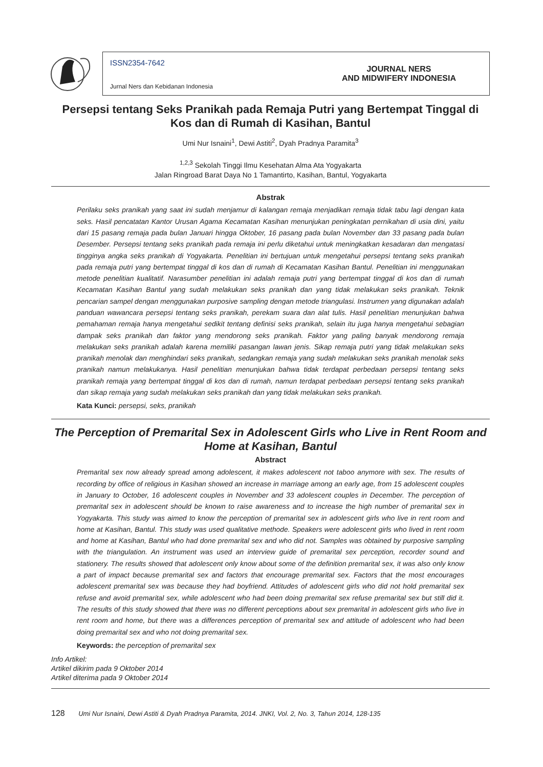ISSN2354-7642
Jurnal Ners dan Kebidanan Indonesia
JOURNAL NERS
AND MIDWIFERY INDONESIA
Persepsi tentang Seks Pranikah pada Remaja Putri yang Bertempat Tinggal di Kos dan di Rumah di Kasihan, Bantul
Umi Nur Isnaini<sup>1</sup>, Dewi Astiti<sup>2</sup>, Dyah Pradnya Paramita<sup>3</sup>
<sup>1,2,3</sup> Sekolah Tinggi Ilmu Kesehatan Alma Ata Yogyakarta
Jalan Ringroad Barat Daya No 1 Tamantirto, Kasihan, Bantul, Yogyakarta
Abstrak
Perilaku seks pranikah yang saat ini sudah menjamur di kalangan remaja menjadikan remaja tidak tabu lagi dengan kata seks. Hasil pencatatan Kantor Urusan Agama Kecamatan Kasihan menunjukan peningkatan pernikahan di usia dini, yaitu dari 15 pasang remaja pada bulan Januari hingga Oktober, 16 pasang pada bulan November dan 33 pasang pada bulan Desember. Persepsi tentang seks pranikah pada remaja ini perlu diketahui untuk meningkatkan kesadaran dan mengatasi tingginya angka seks pranikah di Yogyakarta. Penelitian ini bertujuan untuk mengetahui persepsi tentang seks pranikah pada remaja putri yang bertempat tinggal di kos dan di rumah di Kecamatan Kasihan Bantul. Penelitian ini menggunakan metode penelitian kualitatif. Narasumber penelitian ini adalah remaja putri yang bertempat tinggal di kos dan di rumah Kecamatan Kasihan Bantul yang sudah melakukan seks pranikah dan yang tidak melakukan seks pranikah. Teknik pencarian sampel dengan menggunakan purposive sampling dengan metode triangulasi. Instrumen yang digunakan adalah panduan wawancara persepsi tentang seks pranikah, perekam suara dan alat tulis. Hasil penelitian menunjukan bahwa pemahaman remaja hanya mengetahui sedikit tentang definisi seks pranikah, selain itu juga hanya mengetahui sebagian dampak seks pranikah dan faktor yang mendorong seks pranikah. Faktor yang paling banyak mendorong remaja melakukan seks pranikah adalah karena memiliki pasangan lawan jenis. Sikap remaja putri yang tidak melakukan seks pranikah menolak dan menghindari seks pranikah, sedangkan remaja yang sudah melakukan seks pranikah menolak seks pranikah namun melakukanya. Hasil penelitian menunjukan bahwa tidak terdapat perbedaan persepsi tentang seks pranikah remaja yang bertempat tinggal di kos dan di rumah, namun terdapat perbedaan persepsi tentang seks pranikah dan sikap remaja yang sudah melakukan seks pranikah dan yang tidak melakukan seks pranikah.
Kata Kunci: persepsi, seks, pranikah
The Perception of Premarital Sex in Adolescent Girls who Live in Rent Room and Home at Kasihan, Bantul
Abstract
Premarital sex now already spread among adolescent, it makes adolescent not taboo anymore with sex. The results of recording by office of religious in Kasihan showed an increase in marriage among an early age, from 15 adolescent couples in January to October, 16 adolescent couples in November and 33 adolescent couples in December. The perception of premarital sex in adolescent should be known to raise awareness and to increase the high number of premarital sex in Yogyakarta. This study was aimed to know the perception of premarital sex in adolescent girls who live in rent room and home at Kasihan, Bantul. This study was used qualitative methode. Speakers were adolescent girls who lived in rent room and home at Kasihan, Bantul who had done premarital sex and who did not. Samples was obtained by purposive sampling with the triangulation. An instrument was used an interview guide of premarital sex perception, recorder sound and stationery. The results showed that adolescent only know about some of the definition premarital sex, it was also only know a part of impact because premarital sex and factors that encourage premarital sex. Factors that the most encourages adolescent premarital sex was because they had boyfriend. Attitudes of adolescent girls who did not hold premarital sex refuse and avoid premarital sex, while adolescent who had been doing premarital sex refuse premarital sex but still did it. The results of this study showed that there was no different perceptions about sex premarital in adolescent girls who live in rent room and home, but there was a differences perception of premarital sex and attitude of adolescent who had been doing premarital sex and who not doing premarital sex.
Keywords: the perception of premarital sex
Info Artikel:
Artikel dikirim pada 9 Oktober 2014
Artikel diterima pada 9 Oktober 2014
128 Umi Nur Isnaini, Dewi Astiti & Dyah Pradnya Paramita, 2014. JNKI, Vol. 2, No. 3, Tahun 2014, 128-135